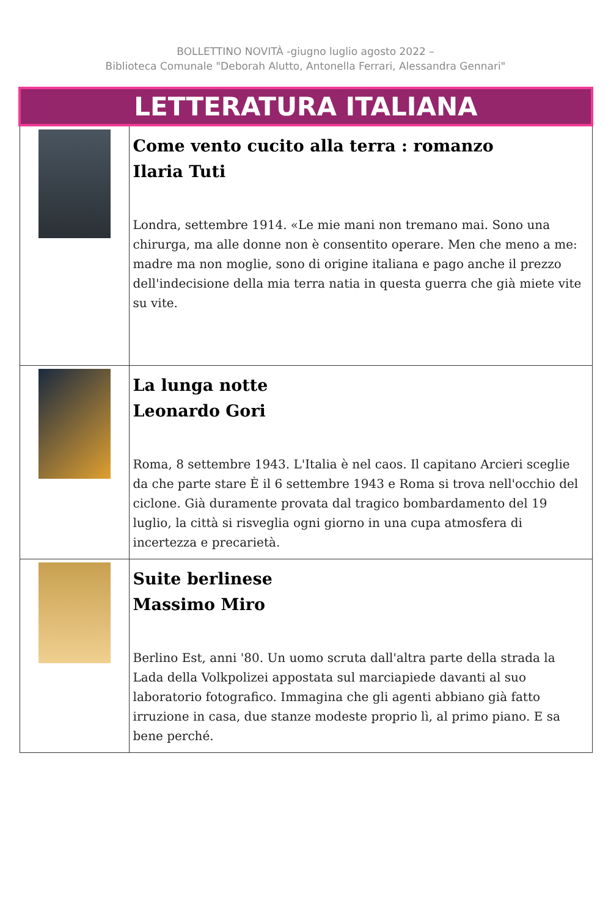BOLLETTINO NOVITÀ -giugno luglio agosto 2022 –
Biblioteca Comunale "Deborah Alutto, Antonella Ferrari, Alessandra Gennari"
| LETTERATURA ITALIANA | |
| | Come vento cucito alla terra : romanzo Ilaria Tuti Londra, settembre 1914. «Le mie mani non tremano mai. Sono una chirurga, ma alle donne non è consentito operare. Men che meno a me: madre ma non moglie, sono di origine italiana e pago anche il prezzo dell'indecisione della mia terra natia in questa guerra che già miete vite su vite. |
| | La lunga notte Leonardo Gori Roma, 8 settembre 1943. L'Italia è nel caos. Il capitano Arcieri sceglie da che parte stare È il 6 settembre 1943 e Roma si trova nell'occhio del ciclone. Già duramente provata dal tragico bombardamento del 19 luglio, la città si risveglia ogni giorno in una cupa atmosfera di incertezza e precarietà. |
| | Suite berlinese Massimo Miro Berlino Est, anni '80. Un uomo scruta dall'altra parte della strada la Lada della Volkpolizei appostata sul marciapiede davanti al suo laboratorio fotografico. Immagina che gli agenti abbiano già fatto irruzione in casa, due stanze modeste proprio lì, al primo piano. E sa bene perché. |